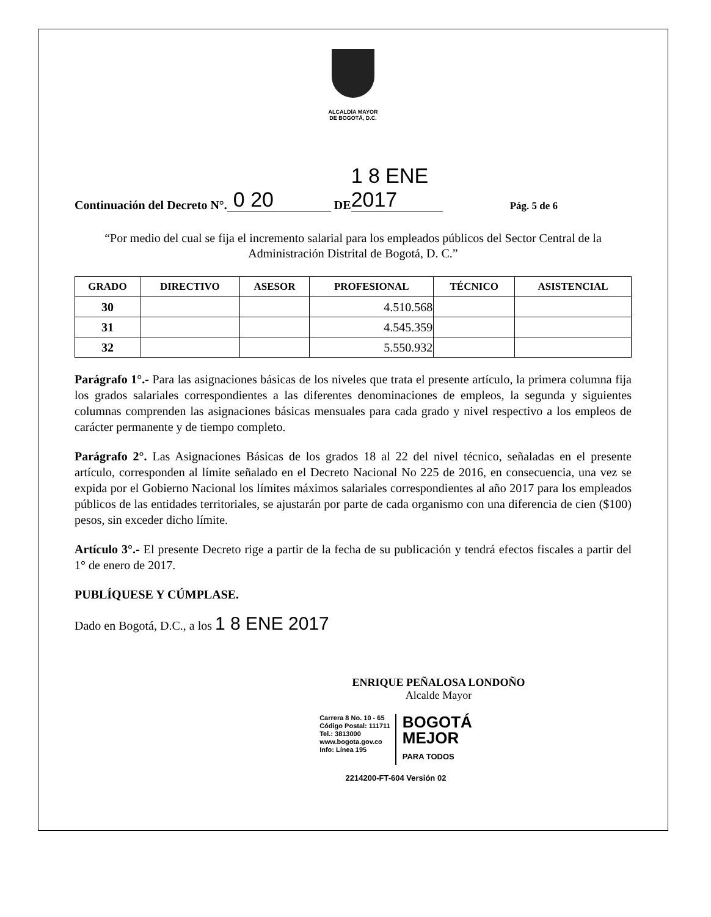ALCALDÍA MAYOR
DE BOGOTÁ, D.C.
Continuación del Decreto N°. 0 20 DE 1 8 ENE 2017 Pág. 5 de 6
“Por medio del cual se fija el incremento salarial para los empleados públicos del Sector Central de la Administración Distrital de Bogotá, D. C.”
| GRADO | DIRECTIVO | ASESOR | PROFESIONAL | TÉCNICO | ASISTENCIAL |
| --- | --- | --- | --- | --- | --- |
| 30 | | | 4.510.568 | | |
| 31 | | | 4.545.359 | | |
| 32 | | | 5.550.932 | | |
Parágrafo 1°.- Para las asignaciones básicas de los niveles que trata el presente artículo, la primera columna fija los grados salariales correspondientes a las diferentes denominaciones de empleos, la segunda y siguientes columnas comprenden las asignaciones básicas mensuales para cada grado y nivel respectivo a los empleos de carácter permanente y de tiempo completo.
Parágrafo 2°. Las Asignaciones Básicas de los grados 18 al 22 del nivel técnico, señaladas en el presente artículo, corresponden al límite señalado en el Decreto Nacional No 225 de 2016, en consecuencia, una vez se expida por el Gobierno Nacional los límites máximos salariales correspondientes al año 2017 para los empleados públicos de las entidades territoriales, se ajustarán por parte de cada organismo con una diferencia de cien ($100) pesos, sin exceder dicho límite.
Artículo 3°.- El presente Decreto rige a partir de la fecha de su publicación y tendrá efectos fiscales a partir del 1° de enero de 2017.
PUBLÍQUESE Y CÚMPLASE.
Dado en Bogotá, D.C., a los 1 8 ENE 2017
ENRIQUE PEÑALOSA LONDOÑO
Alcalde Mayor
Carrera 8 No. 10 - 65
Código Postal: 111711
Tel.: 3813000
www.bogota.gov.co
Info: Línea 195
BOGOTÁ
MEJOR
PARA TODOS
2214200-FT-604 Versión 02